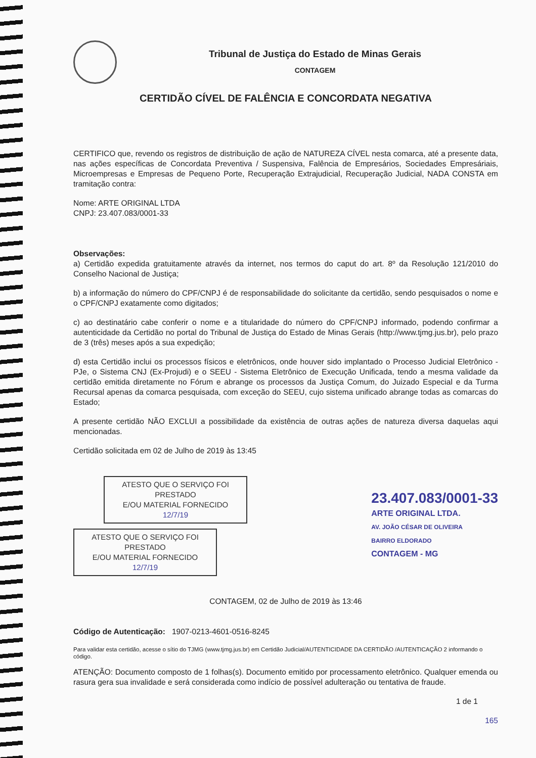Tribunal de Justiça do Estado de Minas Gerais
CONTAGEM
CERTIDÃO CÍVEL DE FALÊNCIA E CONCORDATA NEGATIVA
CERTIFICO que, revendo os registros de distribuição de ação de NATUREZA CÍVEL nesta comarca, até a presente data, nas ações específicas de Concordata Preventiva / Suspensiva, Falência de Empresários, Sociedades Empresáriais, Microempresas e Empresas de Pequeno Porte, Recuperação Extrajudicial, Recuperação Judicial, NADA CONSTA em tramitação contra:
Nome: ARTE ORIGINAL LTDA
CNPJ: 23.407.083/0001-33
Observações:
a) Certidão expedida gratuitamente através da internet, nos termos do caput do art. 8º da Resolução 121/2010 do Conselho Nacional de Justiça;
b) a informação do número do CPF/CNPJ é de responsabilidade do solicitante da certidão, sendo pesquisados o nome e o CPF/CNPJ exatamente como digitados;
c) ao destinatário cabe conferir o nome e a titularidade do número do CPF/CNPJ informado, podendo confirmar a autenticidade da Certidão no portal do Tribunal de Justiça do Estado de Minas Gerais (http://www.tjmg.jus.br), pelo prazo de 3 (três) meses após a sua expedição;
d) esta Certidão inclui os processos físicos e eletrônicos, onde houver sido implantado o Processo Judicial Eletrônico - PJe, o Sistema CNJ (Ex-Projudi) e o SEEU - Sistema Eletrônico de Execução Unificada, tendo a mesma validade da certidão emitida diretamente no Fórum e abrange os processos da Justiça Comum, do Juizado Especial e da Turma Recursal apenas da comarca pesquisada, com exceção do SEEU, cujo sistema unificado abrange todas as comarcas do Estado;
A presente certidão NÃO EXCLUI a possibilidade da existência de outras ações de natureza diversa daquelas aqui mencionadas.
Certidão solicitada em 02 de Julho de 2019 às 13:45
ATESTO QUE O SERVIÇO FOI PRESTADO
E/OU MATERIAL FORNECIDO
12/7/19
ATESTO QUE O SERVIÇO FOI PRESTADO
E/OU MATERIAL FORNECIDO
12/7/19
23.407.083/0001-33
ARTE ORIGINAL LTDA.
AV. JOÃO CÉSAR DE OLIVEIRA
BAIRRO ELDORADO
CONTAGEM - MG
CONTAGEM, 02 de Julho de 2019 às 13:46
Código de Autenticação: 1907-0213-4601-0516-8245
Para validar esta certidão, acesse o sítio do TJMG (www.tjmg.jus.br) em Certidão Judicial/AUTENTICIDADE DA CERTIDÃO /AUTENTICAÇÃO 2 informando o código.
ATENÇÃO: Documento composto de 1 folhas(s). Documento emitido por processamento eletrônico. Qualquer emenda ou rasura gera sua invalidade e será considerada como indício de possível adulteração ou tentativa de fraude.
1 de 1
165